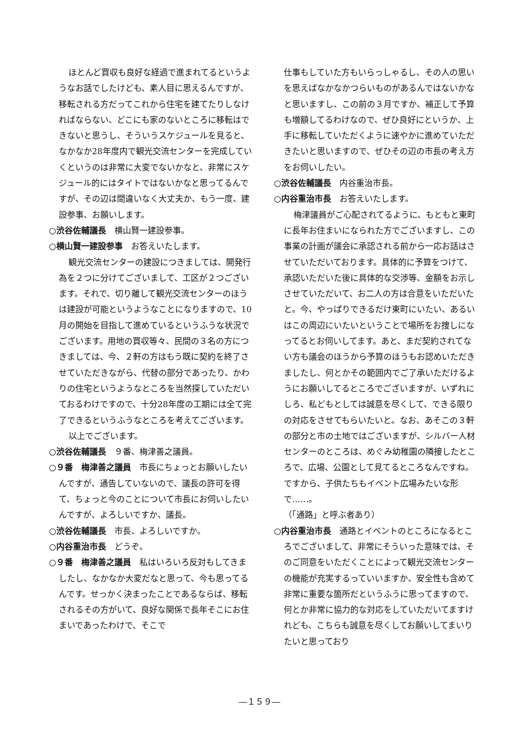ほとんど買収も良好な経過で進まれてるというようなお話でしたけども、素人目に思えるんですが、移転される方だってこれから住宅を建てたりしなければならない、どこにも家のないところに移転はできないと思うし、そういうスケジュールを見ると、なかなか28年度内で観光交流センターを完成していくというのは非常に大変でないかなと、非常にスケジュール的にはタイトではないかなと思ってるんですが、その辺は間違いなく大丈夫か、もう一度、建設参事、お願いします。
○渋谷佐輔議長　横山賢一建設参事。
○横山賢一建設参事　お答えいたします。
観光交流センターの建設につきましては、開発行為を２つに分けてございまして、工区が２つございます。それで、切り離して観光交流センターのほうは建設が可能というようなことになりますので、10月の開始を目指して進めているというふうな状況でございます。用地の買収等々、民間の３名の方につきましては、今、２軒の方はもう既に契約を終了させていただきながら、代替の部分であったり、かわりの住宅というようなところを当然探していただいておるわけですので、十分28年度の工期には全て完了できるというふうなところを考えてございます。
以上でございます。
○渋谷佐輔議長　９番、梅津善之議員。
○９番　梅津善之議員　市長にちょっとお願いしたいんですが、通告していないので、議長の許可を得て、ちょっと今のことについて市長にお伺いしたいんですが、よろしいですか、議長。
○渋谷佐輔議長　市長、よろしいですか。
○内谷重治市長　どうぞ。
○９番　梅津善之議員　私はいろいろ反対もしてきましたし、なかなか大変だなと思って、今も思ってるんです。せっかく決まったことであるならば、移転されるその方がいて、良好な関係で長年そこにお住まいであったわけで、そこで
仕事もしていた方もいらっしゃるし、その人の思いを思えばなかなかつらいものがあるんではないかなと思いますし、この前の３月ですか、補正して予算も増額してるわけなので、ぜひ良好にというか、上手に移転していただくように速やかに進めていただきたいと思いますので、ぜひその辺の市長の考え方をお伺いしたい。
○渋谷佐輔議長　内谷重治市長。
○内谷重治市長　お答えいたします。
梅津議員がご心配されてるように、もともと東町に長年お住まいになられた方でございますし、この事業の計画が議会に承認される前から一応お話はさせていただいております。具体的に予算をつけて、承認いただいた後に具体的な交渉等、金額をお示しさせていただいて、お二人の方は合意をいただいたと。今、やっぱりできるだけ東町にいたい、あるいはこの周辺にいたいということで場所をお捜しになってるとお伺いしてます。あと、まだ契約されてない方も議会のほうから予算のほうもお認めいただきましたし、何とかその範囲内でご了承いただけるようにお願いしてるところでございますが、いずれにしろ、私どもとしては誠意を尽くして、できる限りの対応をさせてもらいたいと。なお、あそこの３軒の部分と市の土地ではございますが、シルバー人材センターのところは、めぐみ幼稚園の隣接したところで、広場、公園として見てるところなんですね。ですから、子供たちもイベント広場みたいな形で……。
（「通路」と呼ぶ者あり）
○内谷重治市長　通路とイベントのところになるところでございまして、非常にそういった意味では、そのご同意をいただくことによって観光交流センターの機能が充実するっていいますか、安全性も含めて非常に重要な箇所だというふうに思ってますので、何とか非常に協力的な対応をしていただいてますけれども、こちらも誠意を尽くしてお願いしてまいりたいと思っており
―１５９―